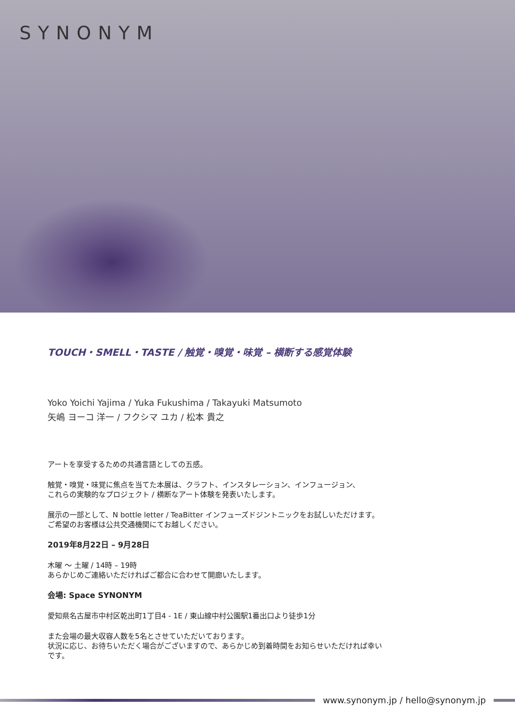SYNONYM
TOUCH・SMELL・TASTE / 触覚・嗅覚・味覚 – 横断する感覚体験
Yoko Yoichi Yajima / Yuka Fukushima / Takayuki Matsumoto
矢嶋 ヨーコ 洋一 / フクシマ ユカ / 松本 貴之
アートを享受するための共通言語としての五感。
触覚・嗅覚・味覚に焦点を当てた本展は、クラフト、インスタレーション、インフュージョン、
これらの実験的なプロジェクト / 横断なアート体験を発表いたします。
展示の一部として、N bottle letter / TeaBitter インフューズドジントニックをお試しいただけます。
ご希望のお客様は公共交通機関にてお越しください。
2019年8月22日 – 9月28日
木曜 〜 土曜 / 14時 – 19時
あらかじめご連絡いただければご都合に合わせて開廊いたします。
会場: Space SYNONYM
愛知県名古屋市中村区乾出町1丁目4 - 1E / 東山線中村公園駅1番出口より徒歩1分
また会場の最大収容人数を5名とさせていただいております。
状況に応じ、お待ちいただく場合がございますので、あらかじめ到着時間をお知らせいただければ幸い
です。
www.synonym.jp / hello@synonym.jp